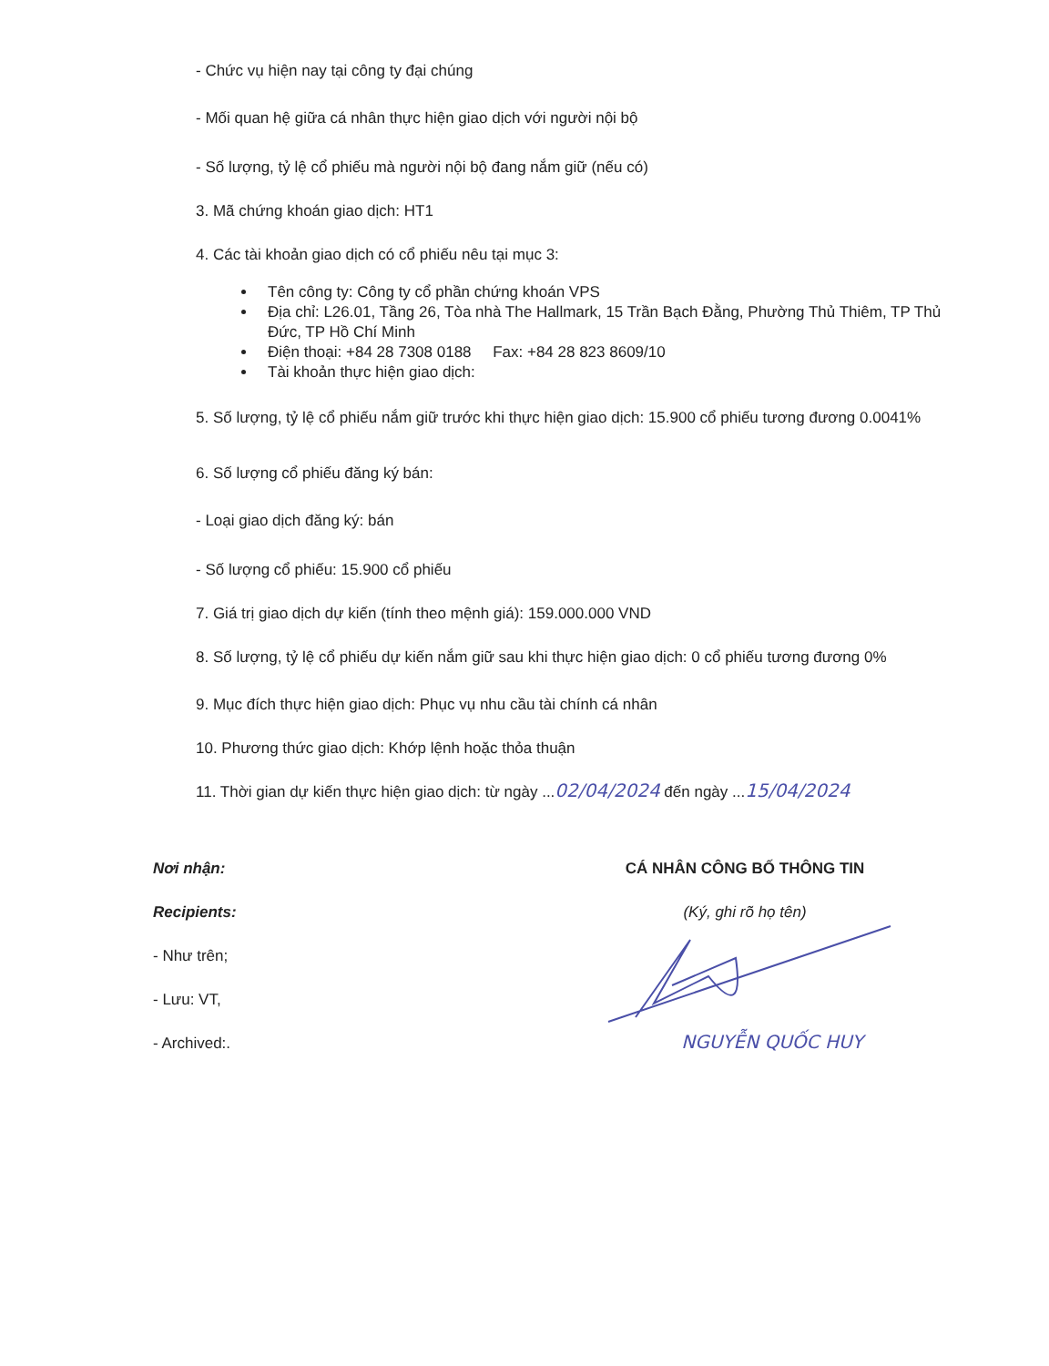- Chức vụ hiện nay tại công ty đại chúng
- Mối quan hệ giữa cá nhân thực hiện giao dịch với người nội bộ
- Số lượng, tỷ lệ cổ phiếu mà người nội bộ đang nắm giữ (nếu có)
3. Mã chứng khoán giao dịch: HT1
4. Các tài khoản giao dịch có cổ phiếu nêu tại mục 3:
Tên công ty: Công ty cổ phần chứng khoán VPS
Địa chỉ: L26.01, Tầng 26, Tòa nhà The Hallmark, 15 Trần Bạch Đằng, Phường Thủ Thiêm, TP Thủ Đức, TP Hồ Chí Minh
Điện thoại: +84 28 7308 0188 Fax: +84 28 823 8609/10
Tài khoản thực hiện giao dịch:
5. Số lượng, tỷ lệ cổ phiếu nắm giữ trước khi thực hiện giao dịch: 15.900 cổ phiếu tương đương 0.0041%
6. Số lượng cổ phiếu đăng ký bán:
- Loại giao dịch đăng ký: bán
- Số lượng cổ phiếu: 15.900 cổ phiếu
7. Giá trị giao dịch dự kiến (tính theo mệnh giá): 159.000.000 VND
8. Số lượng, tỷ lệ cổ phiếu dự kiến nắm giữ sau khi thực hiện giao dịch: 0 cổ phiếu tương đương 0%
9. Mục đích thực hiện giao dịch: Phục vụ nhu cầu tài chính cá nhân
10. Phương thức giao dịch: Khớp lệnh hoặc thỏa thuận
11. Thời gian dự kiến thực hiện giao dịch: từ ngày ...02/04/2024 đến ngày ...15/04/2024
Nơi nhận:
Recipients:
- Như trên;
- Lưu: VT,
- Archived:.
CÁ NHÂN CÔNG BỐ THÔNG TIN
(Ký, ghi rõ họ tên)
NGUYỄN QUỐC HUY